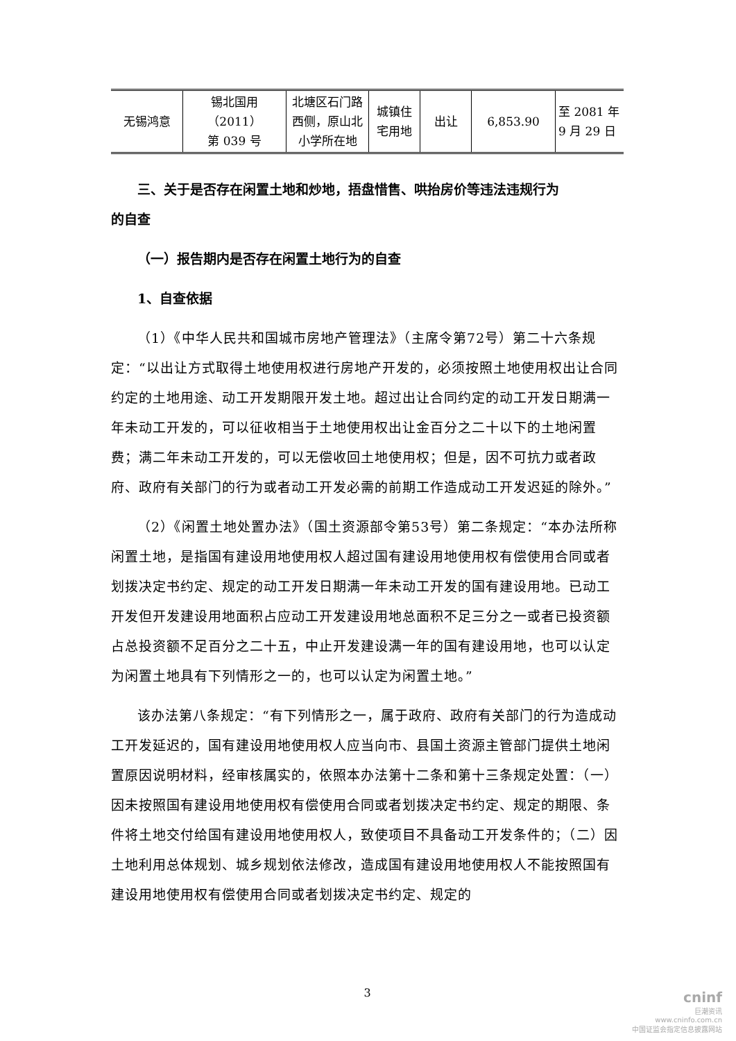| 无锡鸿意 | 锡北国用（2011） 第 039 号 | 北塘区石门路 西侧，原山北 小学所在地 | 城镇住 宅用地 | 出让 | 6,853.90 | 至 2081 年 9 月 29 日 |
三、关于是否存在闲置土地和炒地，捂盘惜售、哄抬房价等违法违规行为
的自查
（一）报告期内是否存在闲置土地行为的自查
1、自查依据
（1）《中华人民共和国城市房地产管理法》（主席令第72号）第二十六条规定：“以出让方式取得土地使用权进行房地产开发的，必须按照土地使用权出让合同约定的土地用途、动工开发期限开发土地。超过出让合同约定的动工开发日期满一年未动工开发的，可以征收相当于土地使用权出让金百分之二十以下的土地闲置费；满二年未动工开发的，可以无偿收回土地使用权；但是，因不可抗力或者政府、政府有关部门的行为或者动工开发必需的前期工作造成动工开发迟延的除外。”
（2）《闲置土地处置办法》（国土资源部令第53号）第二条规定：“本办法所称闲置土地，是指国有建设用地使用权人超过国有建设用地使用权有偿使用合同或者划拨决定书约定、规定的动工开发日期满一年未动工开发的国有建设用地。已动工开发但开发建设用地面积占应动工开发建设用地总面积不足三分之一或者已投资额占总投资额不足百分之二十五，中止开发建设满一年的国有建设用地，也可以认定为闲置土地具有下列情形之一的，也可以认定为闲置土地。”
该办法第八条规定：“有下列情形之一，属于政府、政府有关部门的行为造成动工开发延迟的，国有建设用地使用权人应当向市、县国土资源主管部门提供土地闲置原因说明材料，经审核属实的，依照本办法第十二条和第十三条规定处置：（一）因未按照国有建设用地使用权有偿使用合同或者划拨决定书约定、规定的期限、条件将土地交付给国有建设用地使用权人，致使项目不具备动工开发条件的；（二）因土地利用总体规划、城乡规划依法修改，造成国有建设用地使用权人不能按照国有建设用地使用权有偿使用合同或者划拨决定书约定、规定的
3
cninf
巨潮资讯
www.cninfo.com.cn
中国证监会指定信息披露网站